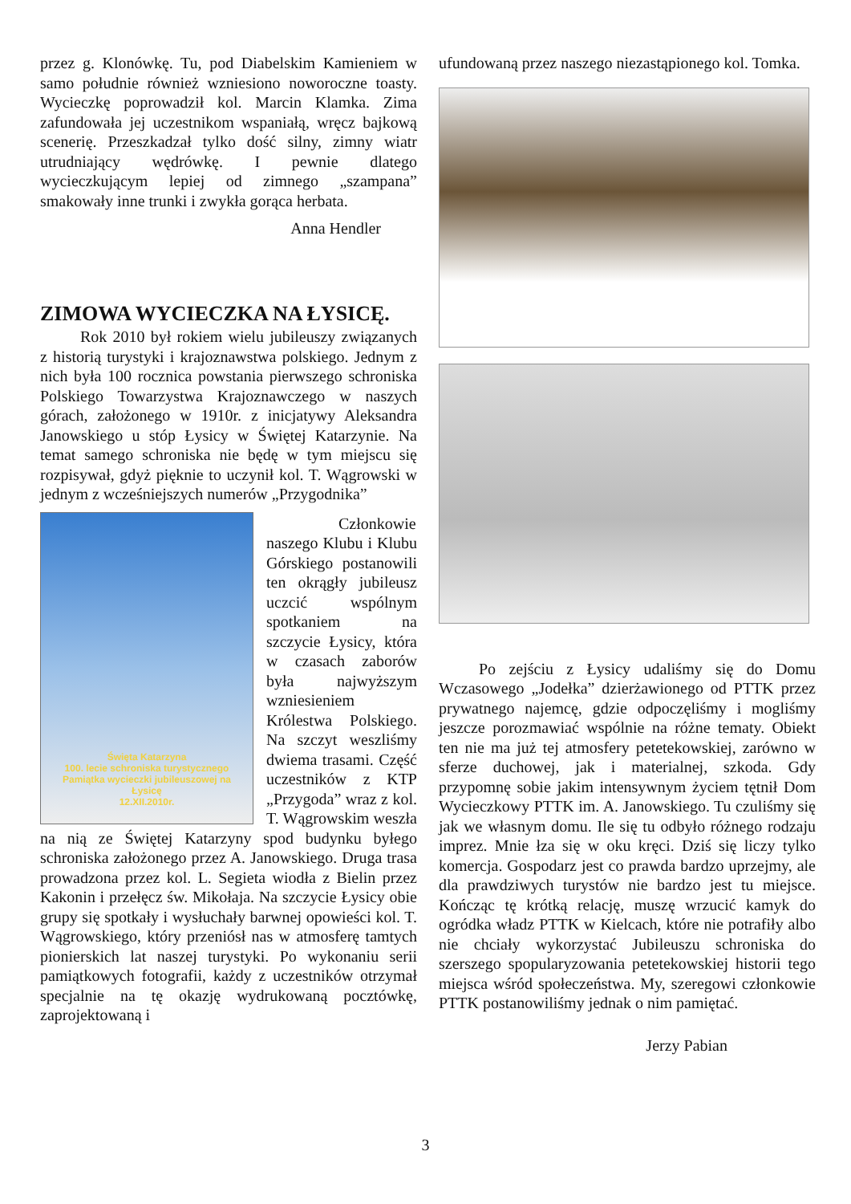przez g. Klonówkę. Tu, pod Diabelskim Kamieniem w samo południe również wzniesiono noworoczne toasty. Wycieczkę poprowadził kol. Marcin Klamka. Zima zafundowała jej uczestnikom wspaniałą, wręcz bajkową scenerię. Przeszkadzał tylko dość silny, zimny wiatr utrudniający wędrówkę. I pewnie dlatego wycieczkującym lepiej od zimnego „szampana” smakowały inne trunki i zwykła gorąca herbata.
Anna Hendler
ZIMOWA WYCIECZKA NA ŁYSICĘ.
Rok 2010 był rokiem wielu jubileuszy związanych z historią turystyki i krajoznawstwa polskiego. Jednym z nich była 100 rocznica powstania pierwszego schroniska Polskiego Towarzystwa Krajoznawczego w naszych górach, założonego w 1910r. z inicjatywy Aleksandra Janowskiego u stóp Łysicy w Świętej Katarzynie. Na temat samego schroniska nie będę w tym miejscu się rozpisywał, gdyż pięknie to uczynił kol. T. Wągrowski w jednym z wcześniejszych numerów „Przygodnika”
Święta Katarzyna
100. lecie schroniska turystycznego
Pamiątka wycieczki jubileuszowej na Łysicę
12.XII.2010r.
Członkowie naszego Klubu i Klubu Górskiego postanowili ten okrągły jubileusz uczcić wspólnym spotkaniem na szczycie Łysicy, która w czasach zaborów była najwyższym wzniesieniem Królestwa Polskiego. Na szczyt weszliśmy dwiema trasami. Część uczestników z KTP „Przygoda” wraz z kol. T. Wągrowskim weszła na nią ze Świętej Katarzyny spod budynku byłego schroniska założonego przez A. Janowskiego. Druga trasa prowadzona przez kol. L. Segieta wiodła z Bielin przez Kakonin i przełęcz św. Mikołaja. Na szczycie Łysicy obie grupy się spotkały i wysłuchały barwnej opowieści kol. T. Wągrowskiego, który przeniósł nas w atmosferę tamtych pionierskich lat naszej turystyki. Po wykonaniu serii pamiątkowych fotografii, każdy z uczestników otrzymał specjalnie na tę okazję wydrukowaną pocztówkę, zaprojektowaną i
ufundowaną przez naszego niezastąpionego kol. Tomka.
Po zejściu z Łysicy udaliśmy się do Domu Wczasowego „Jodełka” dzierżawionego od PTTK przez prywatnego najemcę, gdzie odpoczęliśmy i mogliśmy jeszcze porozmawiać wspólnie na różne tematy. Obiekt ten nie ma już tej atmosfery petetekowskiej, zarówno w sferze duchowej, jak i materialnej, szkoda. Gdy przypomnę sobie jakim intensywnym życiem tętnił Dom Wycieczkowy PTTK im. A. Janowskiego. Tu czuliśmy się jak we własnym domu. Ile się tu odbyło różnego rodzaju imprez. Mnie łza się w oku kręci. Dziś się liczy tylko komercja. Gospodarz jest co prawda bardzo uprzejmy, ale dla prawdziwych turystów nie bardzo jest tu miejsce. Kończąc tę krótką relację, muszę wrzucić kamyk do ogródka władz PTTK w Kielcach, które nie potrafiły albo nie chciały wykorzystać Jubileuszu schroniska do szerszego spopularyzowania petetekowskiej historii tego miejsca wśród społeczeństwa. My, szeregowi członkowie PTTK postanowiliśmy jednak o nim pamiętać.
Jerzy Pabian
3